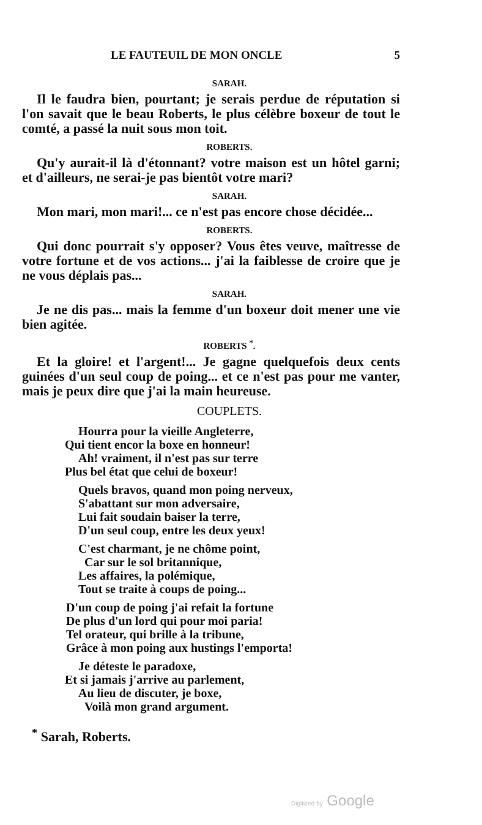LE FAUTEUIL DE MON ONCLE 5
SARAH.
Il le faudra bien, pourtant; je serais perdue de réputation si l'on savait que le beau Roberts, le plus célèbre boxeur de tout le comté, a passé la nuit sous mon toit.
ROBERTS.
Qu'y aurait-il là d'étonnant? votre maison est un hôtel garni; et d'ailleurs, ne serai-je pas bientôt votre mari?
SARAH.
Mon mari, mon mari!... ce n'est pas encore chose décidée...
ROBERTS.
Qui donc pourrait s'y opposer? Vous êtes veuve, maîtresse de votre fortune et de vos actions... j'ai la faiblesse de croire que je ne vous déplais pas...
SARAH.
Je ne dis pas... mais la femme d'un boxeur doit mener une vie bien agitée.
ROBERTS <sup>*</sup>.
Et la gloire! et l'argent!... Je gagne quelquefois deux cents guinées d'un seul coup de poing... et ce n'est pas pour me vanter, mais je peux dire que j'ai la main heureuse.
COUPLETS.
Hourra pour la vieille Angleterre,
Qui tient encor la boxe en honneur!
Ah! vraiment, il n'est pas sur terre
Plus bel état que celui de boxeur!
Quels bravos, quand mon poing nerveux,
S'abattant sur mon adversaire,
Lui fait soudain baiser la terre,
D'un seul coup, entre les deux yeux!
C'est charmant, je ne chôme point,
Car sur le sol britannique,
Les affaires, la polémique,
Tout se traite à coups de poing...
D'un coup de poing j'ai refait la fortune
De plus d'un lord qui pour moi paria!
Tel orateur, qui brille à la tribune,
Grâce à mon poing aux hustings l'emporta!
Je déteste le paradoxe,
Et si jamais j'arrive au parlement,
Au lieu de discuter, je boxe,
Voilà mon grand argument.
<sup>*</sup> Sarah, Roberts.
Digitized by Google